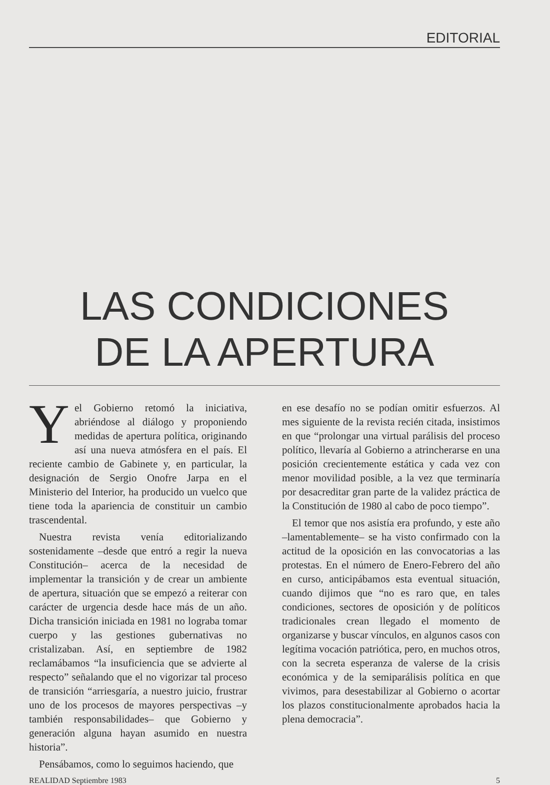EDITORIAL
LAS CONDICIONES
DE LA APERTURA
Yel Gobierno retomó la iniciativa, abriéndose al diálogo y proponiendo medidas de apertura política, originando así una nueva atmósfera en el país. El reciente cambio de Gabinete y, en particular, la designación de Sergio Onofre Jarpa en el Ministerio del Interior, ha producido un vuelco que tiene toda la apariencia de constituir un cambio trascendental.
Nuestra revista venía editorializando sostenidamente –desde que entró a regir la nueva Constitución– acerca de la necesidad de implementar la transición y de crear un ambiente de apertura, situación que se empezó a reiterar con carácter de urgencia desde hace más de un año. Dicha transición iniciada en 1981 no lograba tomar cuerpo y las gestiones gubernativas no cristalizaban. Así, en septiembre de 1982 reclamábamos “la insuficiencia que se advierte al respecto” señalando que el no vigorizar tal proceso de transición “arriesgaría, a nuestro juicio, frustrar uno de los procesos de mayores perspectivas –y también responsabilidades– que Gobierno y generación alguna hayan asumido en nuestra historia”.
Pensábamos, como lo seguimos haciendo, que
en ese desafío no se podían omitir esfuerzos. Al mes siguiente de la revista recién citada, insistimos en que “prolongar una virtual parálisis del proceso político, llevaría al Gobierno a atrincherarse en una posición crecientemente estática y cada vez con menor movilidad posible, a la vez que terminaría por desacreditar gran parte de la validez práctica de la Constitución de 1980 al cabo de poco tiempo”.
El temor que nos asistía era profundo, y este año –lamentablemente– se ha visto confirmado con la actitud de la oposición en las convocatorias a las protestas. En el número de Enero-Febrero del año en curso, anticipábamos esta eventual situación, cuando dijimos que “no es raro que, en tales condiciones, sectores de oposición y de políticos tradicionales crean llegado el momento de organizarse y buscar vínculos, en algunos casos con legítima vocación patriótica, pero, en muchos otros, con la secreta esperanza de valerse de la crisis económica y de la semiparálisis política en que vivimos, para desestabilizar al Gobierno o acortar los plazos constitucionalmente aprobados hacia la plena democracia”.
REALIDAD Septiembre 1983 5